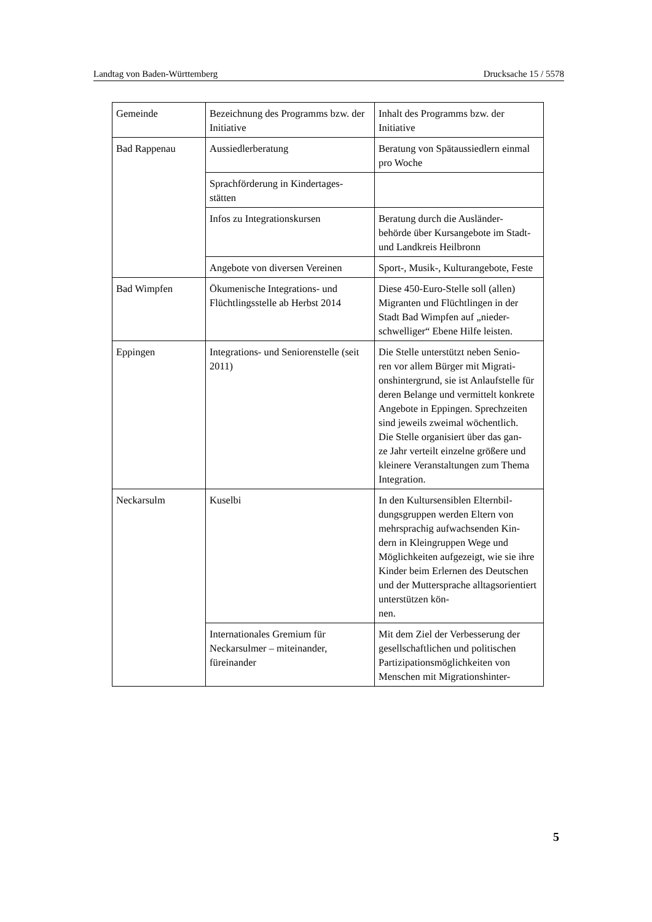Landtag von Baden-Württemberg Drucksache 15 / 5578
| Gemeinde | Bezeichnung des Programms bzw. der Initiative | Inhalt des Programms bzw. der Initiative |
| Bad Rappenau | Aussiedlerberatung | Beratung von Spätaussiedlern einmal pro Woche |
| | Sprachförderung in Kindertages- stätten | |
| | Infos zu Integrationskursen | Beratung durch die Ausländer- behörde über Kursangebote im Stadt- und Landkreis Heilbronn |
| | Angebote von diversen Vereinen | Sport-, Musik-, Kulturangebote, Feste |
| Bad Wimpfen | Ökumenische Integrations- und Flüchtlingsstelle ab Herbst 2014 | Diese 450-Euro-Stelle soll (allen) Migranten und Flüchtlingen in der Stadt Bad Wimpfen auf „nieder- schwelliger“ Ebene Hilfe leisten. |
| Eppingen | Integrations- und Seniorenstelle (seit 2011) | Die Stelle unterstützt neben Senio- ren vor allem Bürger mit Migrati- onshintergrund, sie ist Anlaufstelle für deren Belange und vermittelt konkrete Angebote in Eppingen. Sprechzeiten sind jeweils zweimal wöchentlich. Die Stelle organisiert über das gan- ze Jahr verteilt einzelne größere und kleinere Veranstaltungen zum Thema Integration. |
| Neckarsulm | Kuselbi | In den Kultursensiblen Elternbil- dungsgruppen werden Eltern von mehrsprachig aufwachsenden Kin- dern in Kleingruppen Wege und Möglichkeiten aufgezeigt, wie sie ihre Kinder beim Erlernen des Deutschen und der Muttersprache alltagsorientiert unterstützen kön- nen. |
| | Internationales Gremium für Neckarsulmer – miteinander, füreinander | Mit dem Ziel der Verbesserung der gesellschaftlichen und politischen Partizipationsmöglichkeiten von Menschen mit Migrationshinter- |
5